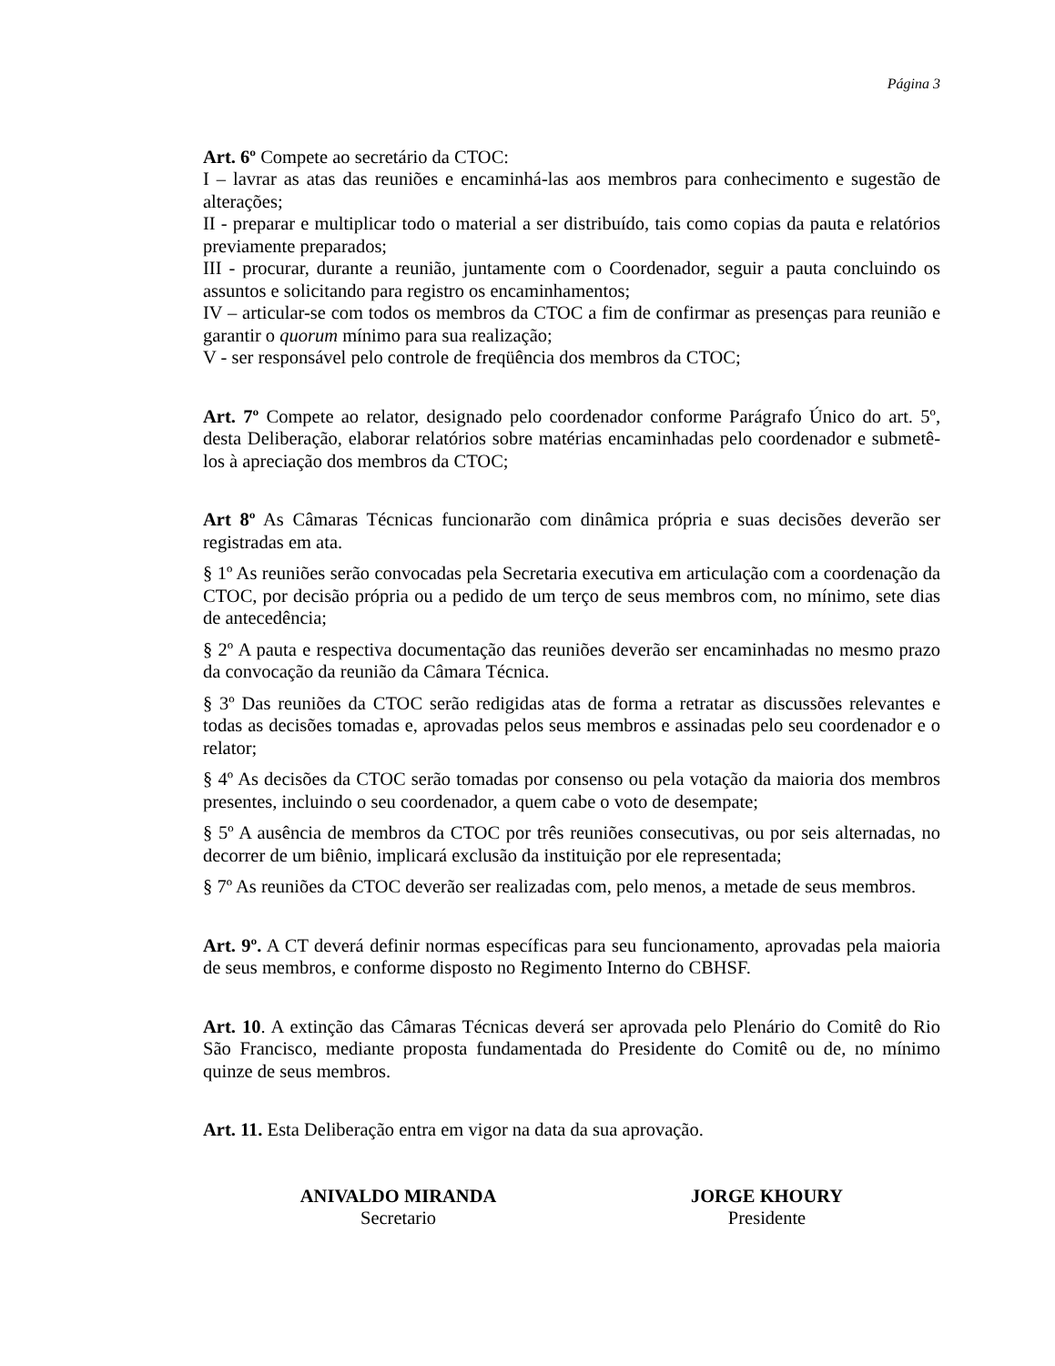Página 3
Art. 6º Compete ao secretário da CTOC:
I – lavrar as atas das reuniões e encaminhá-las aos membros para conhecimento e sugestão de alterações;
II - preparar e multiplicar todo o material a ser distribuído, tais como copias da pauta e relatórios previamente preparados;
III - procurar, durante a reunião, juntamente com o Coordenador, seguir a pauta concluindo os assuntos e solicitando para registro os encaminhamentos;
IV – articular-se com todos os membros da CTOC a fim de confirmar as presenças para reunião e garantir o quorum mínimo para sua realização;
V - ser responsável pelo controle de freqüência dos membros da CTOC;
Art. 7º Compete ao relator, designado pelo coordenador conforme Parágrafo Único do art. 5º, desta Deliberação, elaborar relatórios sobre matérias encaminhadas pelo coordenador e submetê-los à apreciação dos membros da CTOC;
Art 8º As Câmaras Técnicas funcionarão com dinâmica própria e suas decisões deverão ser registradas em ata.
§ 1º As reuniões serão convocadas pela Secretaria executiva em articulação com a coordenação da CTOC, por decisão própria ou a pedido de um terço de seus membros com, no mínimo, sete dias de antecedência;
§ 2º A pauta e respectiva documentação das reuniões deverão ser encaminhadas no mesmo prazo da convocação da reunião da Câmara Técnica.
§ 3º Das reuniões da CTOC serão redigidas atas de forma a retratar as discussões relevantes e todas as decisões tomadas e, aprovadas pelos seus membros e assinadas pelo seu coordenador e o relator;
§ 4º As decisões da CTOC serão tomadas por consenso ou pela votação da maioria dos membros presentes, incluindo o seu coordenador, a quem cabe o voto de desempate;
§ 5º A ausência de membros da CTOC por três reuniões consecutivas, ou por seis alternadas, no decorrer de um biênio, implicará exclusão da instituição por ele representada;
§ 7º As reuniões da CTOC deverão ser realizadas com, pelo menos, a metade de seus membros.
Art. 9º. A CT deverá definir normas específicas para seu funcionamento, aprovadas pela maioria de seus membros, e conforme disposto no Regimento Interno do CBHSF.
Art. 10. A extinção das Câmaras Técnicas deverá ser aprovada pelo Plenário do Comitê do Rio São Francisco, mediante proposta fundamentada do Presidente do Comitê ou de, no mínimo quinze de seus membros.
Art. 11. Esta Deliberação entra em vigor na data da sua aprovação.
ANIVALDO MIRANDA
Secretario
JORGE KHOURY
Presidente